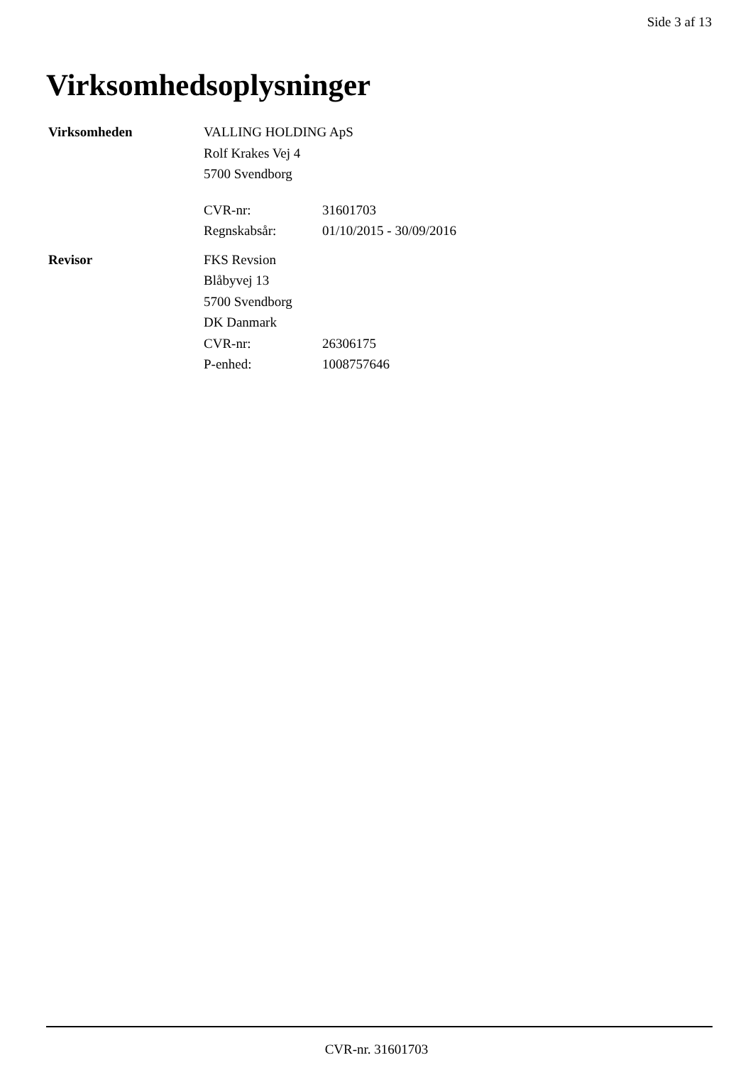Side 3 af 13
Virksomhedsoplysninger
Virksomheden
VALLING HOLDING ApS
Rolf Krakes Vej 4
5700 Svendborg
CVR-nr: 31601703
Regnskabsår: 01/10/2015 - 30/09/2016
Revisor
FKS Revsion
Blåbyvej 13
5700 Svendborg
DK Danmark
CVR-nr: 26306175
P-enhed: 1008757646
CVR-nr. 31601703